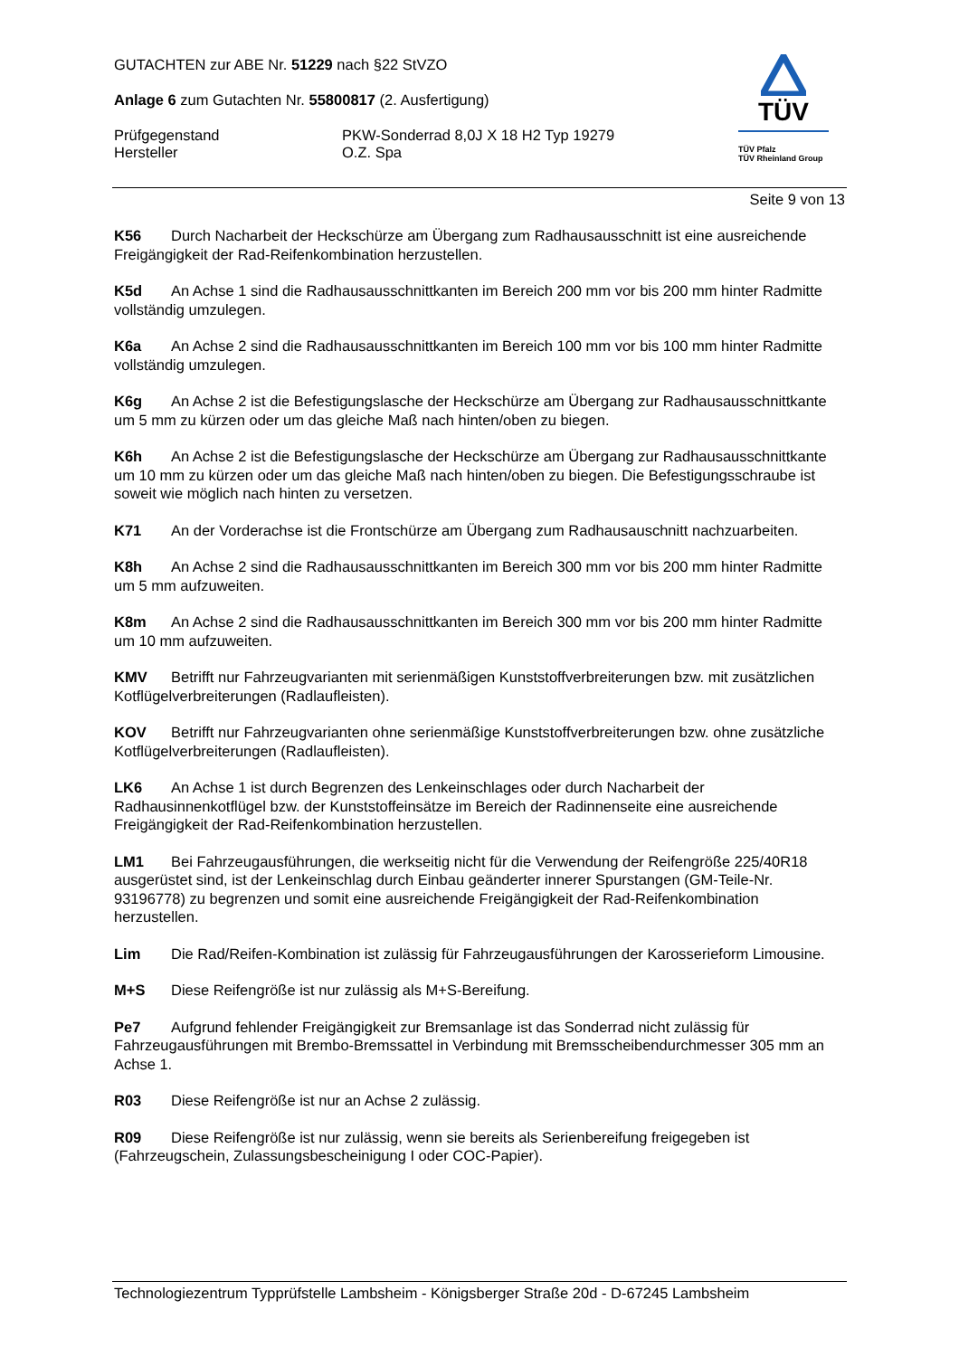GUTACHTEN zur ABE Nr. 51229 nach §22 StVZO
Anlage 6 zum Gutachten Nr. 55800817 (2. Ausfertigung)
Prüfgegenstand
Hersteller
PKW-Sonderrad 8,0J X 18 H2 Typ 19279
O.Z. Spa
TÜV
TÜV Pfalz
TÜV Rheinland Group
Seite 9 von 13
K56 Durch Nacharbeit der Heckschürze am Übergang zum Radhausausschnitt ist eine ausreichende Freigängigkeit der Rad-Reifenkombination herzustellen.
K5d An Achse 1 sind die Radhausausschnittkanten im Bereich 200 mm vor bis 200 mm hinter Radmitte vollständig umzulegen.
K6a An Achse 2 sind die Radhausausschnittkanten im Bereich 100 mm vor bis 100 mm hinter Radmitte vollständig umzulegen.
K6g An Achse 2 ist die Befestigungslasche der Heckschürze am Übergang zur Radhausausschnittkante um 5 mm zu kürzen oder um das gleiche Maß nach hinten/oben zu biegen.
K6h An Achse 2 ist die Befestigungslasche der Heckschürze am Übergang zur Radhausausschnittkante um 10 mm zu kürzen oder um das gleiche Maß nach hinten/oben zu biegen. Die Befestigungsschraube ist soweit wie möglich nach hinten zu versetzen.
K71 An der Vorderachse ist die Frontschürze am Übergang zum Radhausauschnitt nachzuarbeiten.
K8h An Achse 2 sind die Radhausausschnittkanten im Bereich 300 mm vor bis 200 mm hinter Radmitte um 5 mm aufzuweiten.
K8m An Achse 2 sind die Radhausausschnittkanten im Bereich 300 mm vor bis 200 mm hinter Radmitte um 10 mm aufzuweiten.
KMV Betrifft nur Fahrzeugvarianten mit serienmäßigen Kunststoffverbreiterungen bzw. mit zusätzlichen Kotflügelverbreiterungen (Radlaufleisten).
KOV Betrifft nur Fahrzeugvarianten ohne serienmäßige Kunststoffverbreiterungen bzw. ohne zusätzliche Kotflügelverbreiterungen (Radlaufleisten).
LK6 An Achse 1 ist durch Begrenzen des Lenkeinschlages oder durch Nacharbeit der Radhausinnenkotflügel bzw. der Kunststoffeinsätze im Bereich der Radinnenseite eine ausreichende Freigängigkeit der Rad-Reifenkombination herzustellen.
LM1 Bei Fahrzeugausführungen, die werkseitig nicht für die Verwendung der Reifengröße 225/40R18 ausgerüstet sind, ist der Lenkeinschlag durch Einbau geänderter innerer Spurstangen (GM-Teile-Nr. 93196778) zu begrenzen und somit eine ausreichende Freigängigkeit der Rad-Reifenkombination herzustellen.
Lim Die Rad/Reifen-Kombination ist zulässig für Fahrzeugausführungen der Karosserieform Limousine.
M+S Diese Reifengröße ist nur zulässig als M+S-Bereifung.
Pe7 Aufgrund fehlender Freigängigkeit zur Bremsanlage ist das Sonderrad nicht zulässig für Fahrzeugausführungen mit Brembo-Bremssattel in Verbindung mit Bremsscheibendurchmesser 305 mm an Achse 1.
R03 Diese Reifengröße ist nur an Achse 2 zulässig.
R09 Diese Reifengröße ist nur zulässig, wenn sie bereits als Serienbereifung freigegeben ist (Fahrzeugschein, Zulassungsbescheinigung I oder COC-Papier).
Technologiezentrum Typprüfstelle Lambsheim - Königsberger Straße 20d - D-67245 Lambsheim